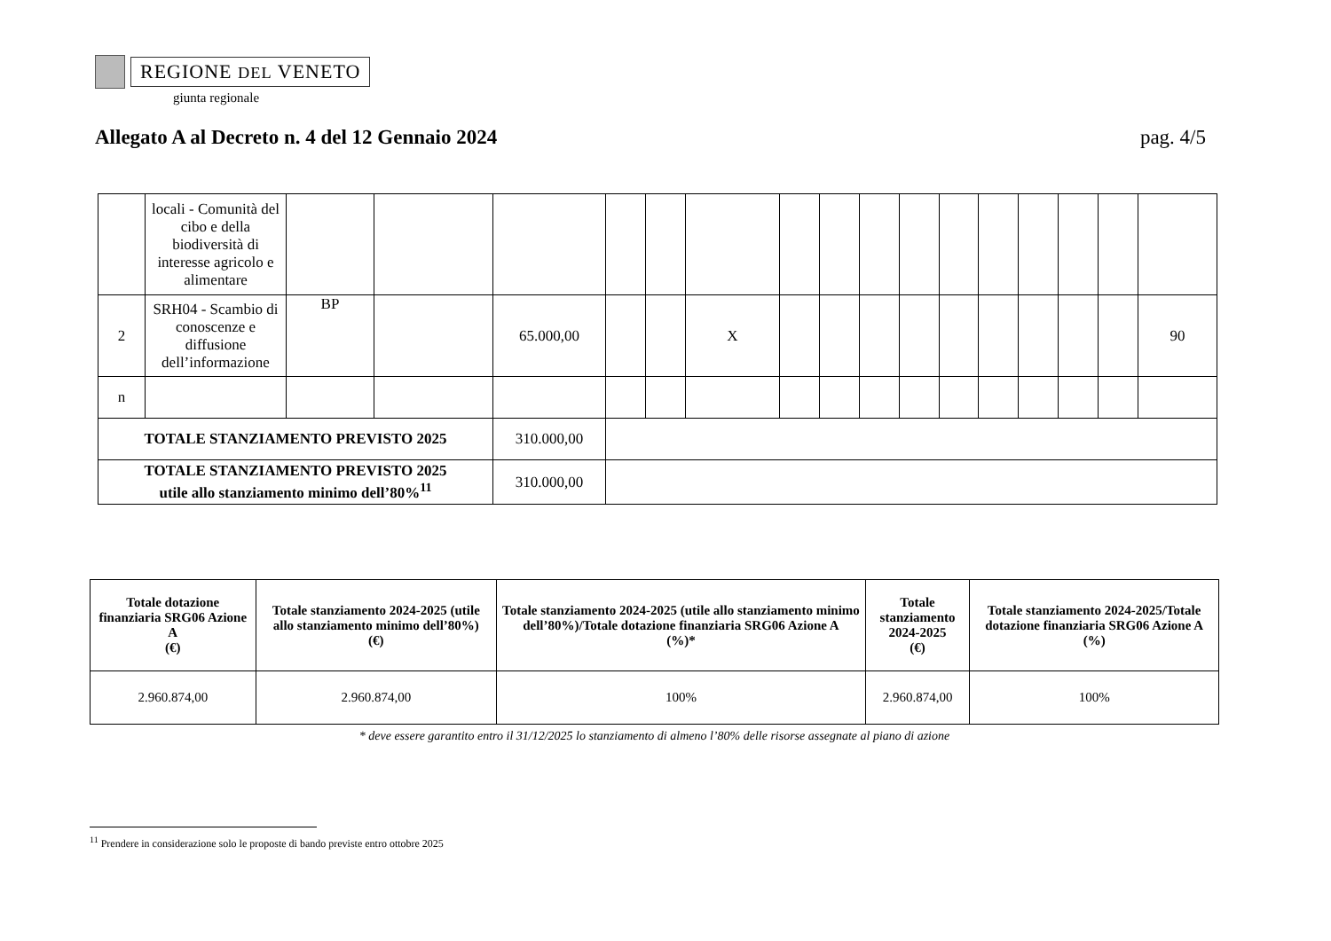REGIONE DEL VENETO
giunta regionale
Allegato A al Decreto n. 4 del 12 Gennaio 2024 pag. 4/5
| | locali - Comunità del cibo e della biodiversità di interesse agricolo e alimentare | | | | | | | | | | | | | | | | |
| 2 | SRH04 - Scambio di conoscenze e diffusione dell’informazione | BP | | 65.000,00 | | | X | | | | | | | | | | 90 |
| n | | | | | | | | | | | | | | | | | |
| TOTALE STANZIAMENTO PREVISTO 2025 | | | | 310.000,00 | | | | | | | | | | | | | |
| TOTALE STANZIAMENTO PREVISTO 2025 utile allo stanziamento minimo dell’80%<sup>11</sup> | | | | 310.000,00 | | | | | | | | | | | | | |
| Totale dotazione finanziaria SRG06 Azione A (€) | Totale stanziamento 2024-2025 (utile allo stanziamento minimo dell’80%) (€) | Totale stanziamento 2024-2025 (utile allo stanziamento minimo dell’80%)/Totale dotazione finanziaria SRG06 Azione A (%)* | Totale stanziamento 2024-2025 (€) | Totale stanziamento 2024-2025/Totale dotazione finanziaria SRG06 Azione A (%) |
| --- | --- | --- | --- | --- |
| 2.960.874,00 | 2.960.874,00 | 100% | 2.960.874,00 | 100% |
* deve essere garantito entro il 31/12/2025 lo stanziamento di almeno l’80% delle risorse assegnate al piano di azione
<sup>11</sup> Prendere in considerazione solo le proposte di bando previste entro ottobre 2025